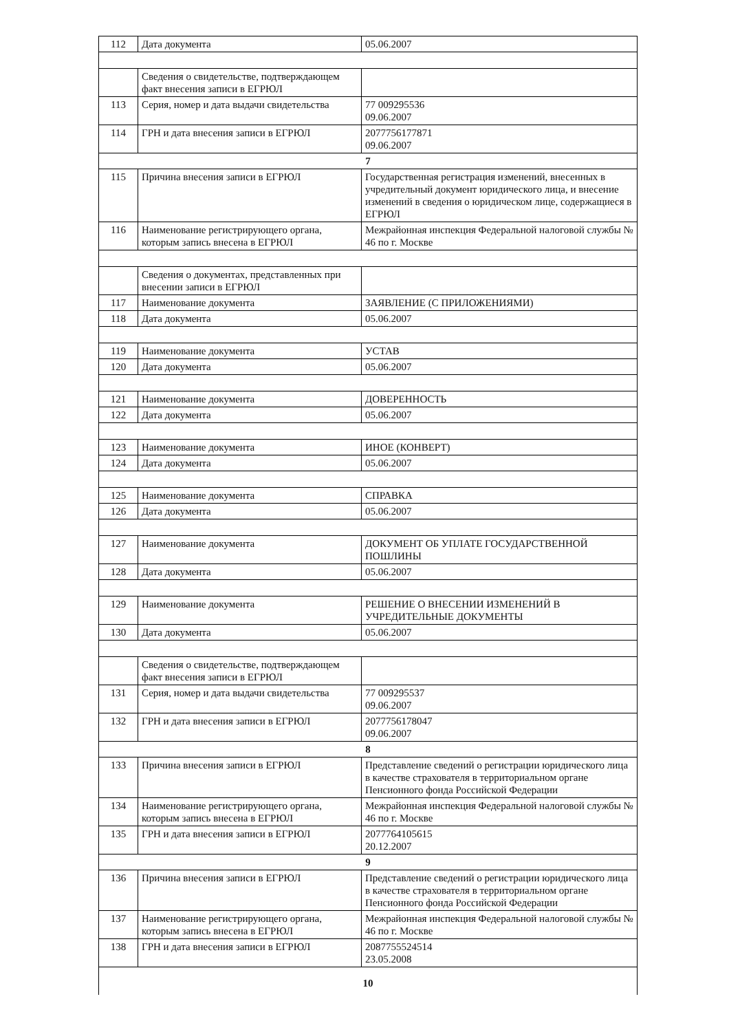| 112 | Дата документа | 05.06.2007 |
| | Сведения о свидетельстве, подтверждающем факт внесения записи в ЕГРЮЛ | |
| 113 | Серия, номер и дата выдачи свидетельства | 77 009295536 09.06.2007 |
| 114 | ГРН и дата внесения записи в ЕГРЮЛ | 2077756177871 09.06.2007 |
| 7 | | |
| 115 | Причина внесения записи в ЕГРЮЛ | Государственная регистрация изменений, внесенных в учредительный документ юридического лица, и внесение изменений в сведения о юридическом лице, содержащиеся в ЕГРЮЛ |
| 116 | Наименование регистрирующего органа, которым запись внесена в ЕГРЮЛ | Межрайонная инспекция Федеральной налоговой службы № 46 по г. Москве |
| | Сведения о документах, представленных при внесении записи в ЕГРЮЛ | |
| 117 | Наименование документа | ЗАЯВЛЕНИЕ (С ПРИЛОЖЕНИЯМИ) |
| 118 | Дата документа | 05.06.2007 |
| 119 | Наименование документа | УСТАВ |
| 120 | Дата документа | 05.06.2007 |
| 121 | Наименование документа | ДОВЕРЕННОСТЬ |
| 122 | Дата документа | 05.06.2007 |
| 123 | Наименование документа | ИНОЕ (КОНВЕРТ) |
| 124 | Дата документа | 05.06.2007 |
| 125 | Наименование документа | СПРАВКА |
| 126 | Дата документа | 05.06.2007 |
| 127 | Наименование документа | ДОКУМЕНТ ОБ УПЛАТЕ ГОСУДАРСТВЕННОЙ ПОШЛИНЫ |
| 128 | Дата документа | 05.06.2007 |
| 129 | Наименование документа | РЕШЕНИЕ О ВНЕСЕНИИ ИЗМЕНЕНИЙ В УЧРЕДИТЕЛЬНЫЕ ДОКУМЕНТЫ |
| 130 | Дата документа | 05.06.2007 |
| | Сведения о свидетельстве, подтверждающем факт внесения записи в ЕГРЮЛ | |
| 131 | Серия, номер и дата выдачи свидетельства | 77 009295537 09.06.2007 |
| 132 | ГРН и дата внесения записи в ЕГРЮЛ | 2077756178047 09.06.2007 |
| 8 | | |
| 133 | Причина внесения записи в ЕГРЮЛ | Представление сведений о регистрации юридического лица в качестве страхователя в территориальном органе Пенсионного фонда Российской Федерации |
| 134 | Наименование регистрирующего органа, которым запись внесена в ЕГРЮЛ | Межрайонная инспекция Федеральной налоговой службы № 46 по г. Москве |
| 135 | ГРН и дата внесения записи в ЕГРЮЛ | 2077764105615 20.12.2007 |
| 9 | | |
| 136 | Причина внесения записи в ЕГРЮЛ | Представление сведений о регистрации юридического лица в качестве страхователя в территориальном органе Пенсионного фонда Российской Федерации |
| 137 | Наименование регистрирующего органа, которым запись внесена в ЕГРЮЛ | Межрайонная инспекция Федеральной налоговой службы № 46 по г. Москве |
| 138 | ГРН и дата внесения записи в ЕГРЮЛ | 2087755524514 23.05.2008 |
| 10 | | |